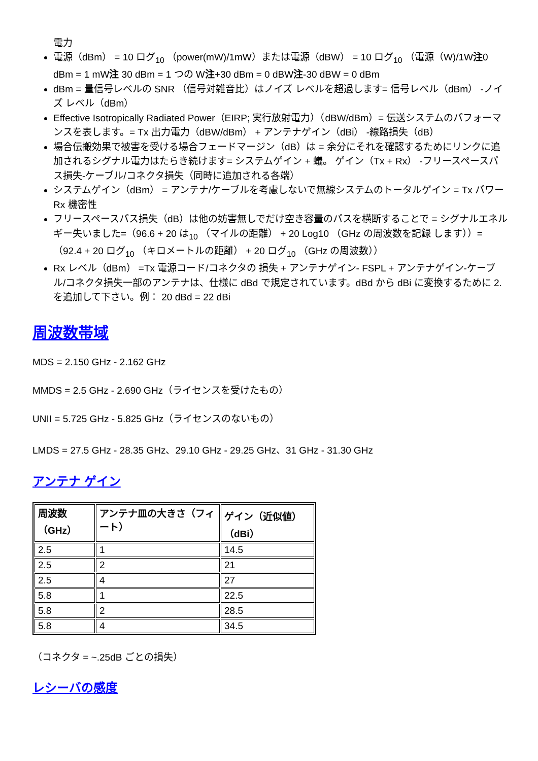電力
電源（dBm） = 10 ログ<sub>10</sub> （power(mW)/1mW）または電源（dBW） = 10 ログ<sub>10</sub> （電源（W)/1W注0 dBm = 1 mW注 30 dBm = 1 つの W注+30 dBm = 0 dBW注-30 dBW = 0 dBm
dBm = 量信号レベルの SNR （信号対雑音比）はノイズ レベルを超過します= 信号レベル（dBm） -ノイズ レベル（dBm）
Effective Isotropically Radiated Power（EIRP; 実行放射電力）（dBW/dBm）= 伝送システムのパフォーマンスを表します。= Tx 出力電力（dBW/dBm） + アンテナゲイン（dBi） -線路損失（dB）
場合伝搬効果で被害を受ける場合フェードマージン（dB）は = 余分にそれを確認するためにリンクに追加されるシグナル電力はたらき続けます= システムゲイン + 蟻。 ゲイン（Tx + Rx） -フリースペースパス損失-ケーブル/コネクタ損失（同時に追加される各端）
システムゲイン（dBm） = アンテナ/ケーブルを考慮しないで無線システムのトータルゲイン = Tx パワー Rx 機密性
フリースペースパス損失（dB）は他の妨害無しでだけ空き容量のパスを横断することで = シグナルエネルギー失いました=（96.6 + 20 は<sub>10</sub> （マイルの距離） + 20 Log10 （GHz の周波数を記録 します））=（92.4 + 20 ログ<sub>10</sub> （キロメートルの距離） + 20 ログ<sub>10</sub> （GHz の周波数））
Rx レベル（dBm） =Tx 電源コード/コネクタの 損失 + アンテナゲイン- FSPL + アンテナゲイン-ケーブル/コネクタ損失一部のアンテナは、仕様に dBd で規定されています。dBd から dBi に変換するために 2.を追加して下さい。例： 20 dBd = 22 dBi
周波数帯域
MDS = 2.150 GHz - 2.162 GHz
MMDS = 2.5 GHz - 2.690 GHz（ライセンスを受けたもの）
UNII = 5.725 GHz - 5.825 GHz（ライセンスのないもの）
LMDS = 27.5 GHz - 28.35 GHz、29.10 GHz - 29.25 GHz、31 GHz - 31.30 GHz
アンテナ ゲイン
| 周波数（GHz） | アンテナ皿の大きさ（フィート） | ゲイン（近似値）（dBi） |
| --- | --- | --- |
| 2.5 | 1 | 14.5 |
| 2.5 | 2 | 21 |
| 2.5 | 4 | 27 |
| 5.8 | 1 | 22.5 |
| 5.8 | 2 | 28.5 |
| 5.8 | 4 | 34.5 |
（コネクタ = ~.25dB ごとの損失）
レシーバの感度